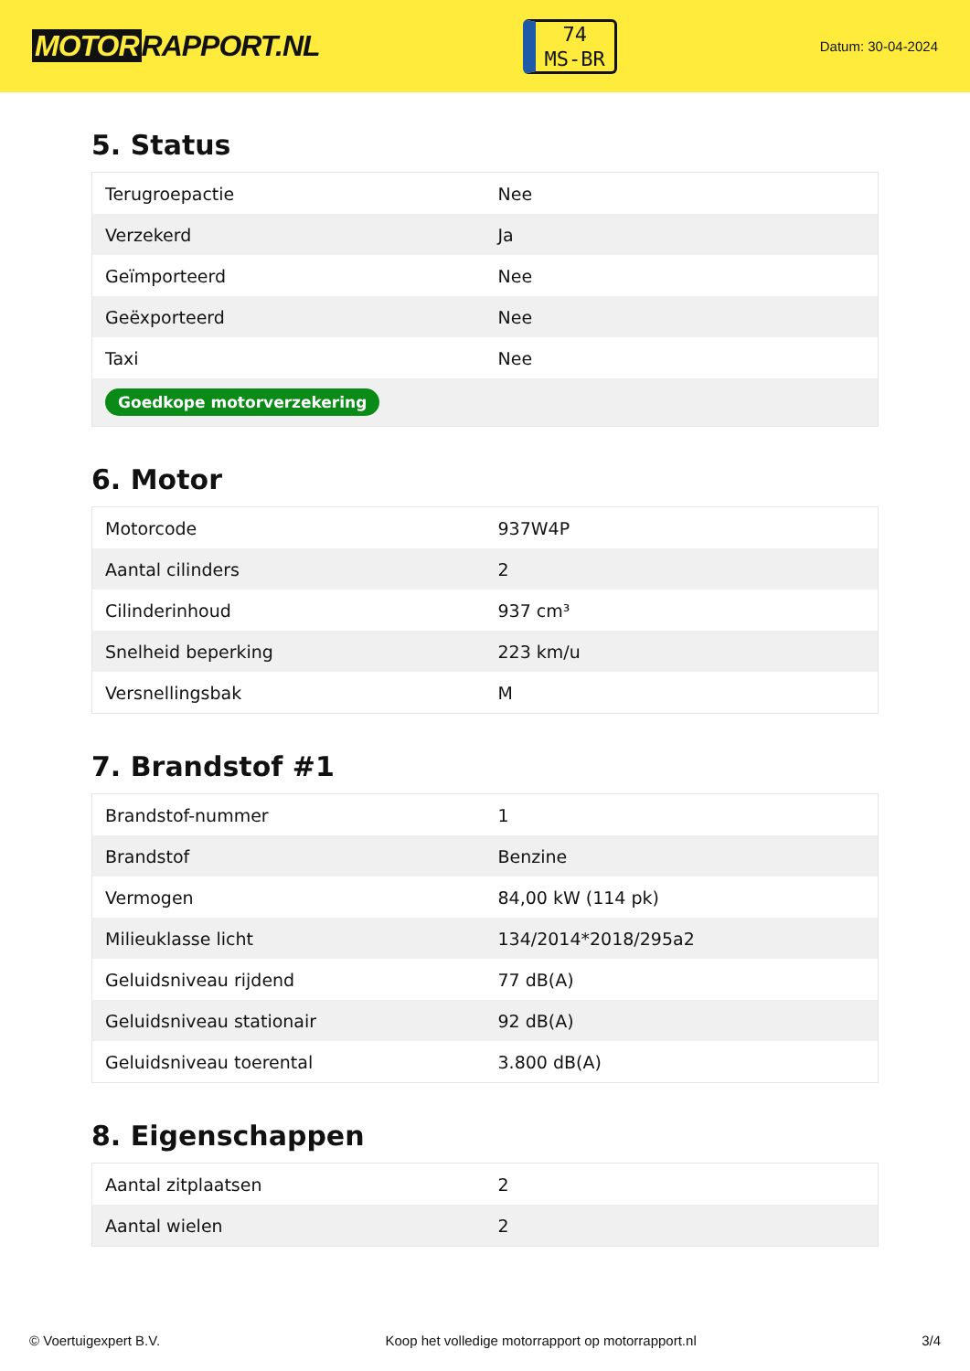MOTOR RAPPORT.NL
74
MS-BR
Datum: 30-04-2024
5. Status
| Terugroepactie | Nee |
| Verzekerd | Ja |
| Geïmporteerd | Nee |
| Geëxporteerd | Nee |
| Taxi | Nee |
| Goedkope motorverzekering | |
6. Motor
| Motorcode | 937W4P |
| Aantal cilinders | 2 |
| Cilinderinhoud | 937 cm³ |
| Snelheid beperking | 223 km/u |
| Versnellingsbak | M |
7. Brandstof #1
| Brandstof-nummer | 1 |
| Brandstof | Benzine |
| Vermogen | 84,00 kW (114 pk) |
| Milieuklasse licht | 134/2014*2018/295a2 |
| Geluidsniveau rijdend | 77 dB(A) |
| Geluidsniveau stationair | 92 dB(A) |
| Geluidsniveau toerental | 3.800 dB(A) |
8. Eigenschappen
| Aantal zitplaatsen | 2 |
| Aantal wielen | 2 |
© Voertuigexpert B.V. Koop het volledige motorrapport op motorrapport.nl 3/4